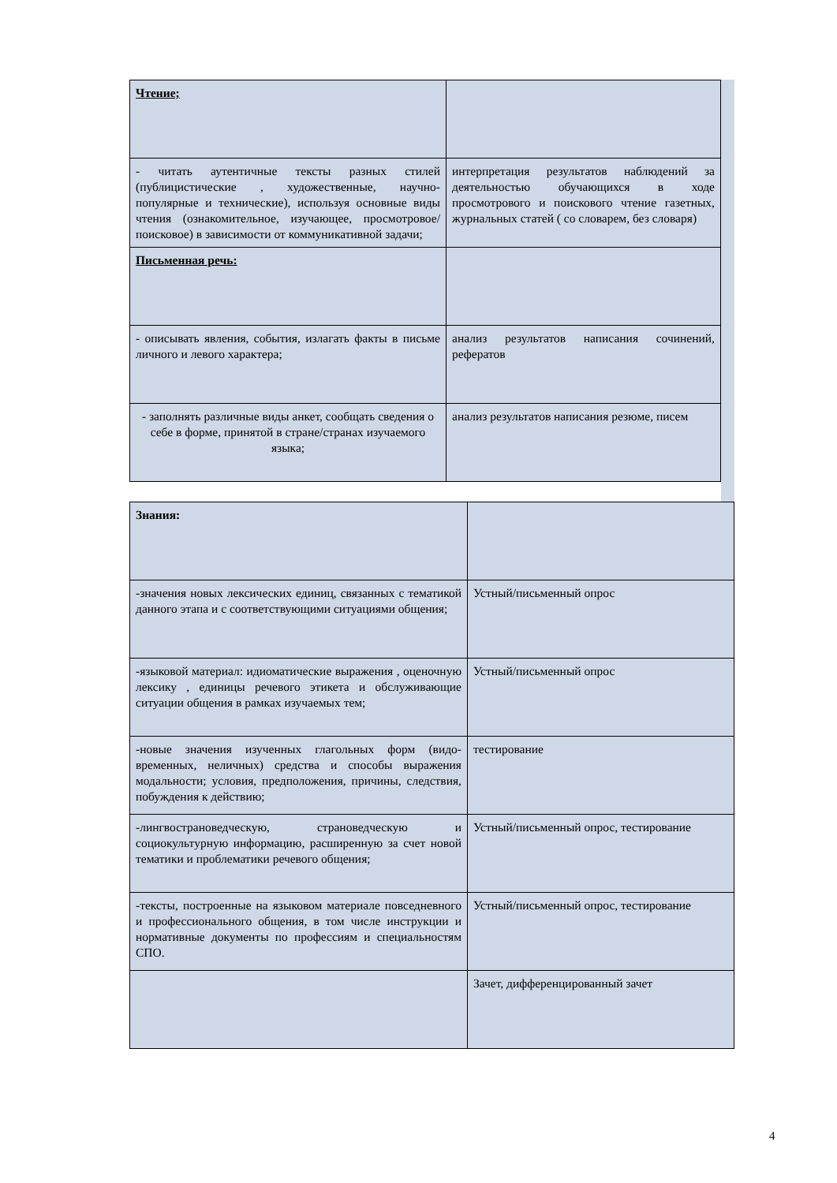| Чтение; | |
| - читать аутентичные тексты разных стилей (публицистические , художественные, научно-популярные и технические), используя основные виды чтения (ознакомительное, изучающее, просмотровое/поисковое) в зависимости от коммуникативной задачи; | интерпретация результатов наблюдений за деятельностью обучающихся в ходе просмотрового и поискового чтение газетных, журнальных статей ( со словарем, без словаря) |
| Письменная речь: | |
| - описывать явления, события, излагать факты в письме личного и левого характера; | анализ результатов написания сочинений, рефератов |
| - заполнять различные виды анкет, сообщать сведения о себе в форме, принятой в стране/странах изучаемого языка; | анализ результатов написания резюме, писем |
| Знания: | |
| -значения новых лексических единиц, связанных с тематикой данного этапа и с соответствующими ситуациями общения; | Устный/письменный опрос |
| -языковой материал: идиоматические выражения , оценочную лексику , единицы речевого этикета и обслуживающие ситуации общения в рамках изучаемых тем; | Устный/письменный опрос |
| -новые значения изученных глагольных форм (видо-временных, неличных) средства и способы выражения модальности; условия, предположения, причины, следствия, побуждения к действию; | тестирование |
| -лингвострановедческую, страноведческую и социокультурную информацию, расширенную за счет новой тематики и проблематики речевого общения; | Устный/письменный опрос, тестирование |
| -тексты, построенные на языковом материале повседневного и профессионального общения, в том числе инструкции и нормативные документы по профессиям и специальностям СПО. | Устный/письменный опрос, тестирование |
| | Зачет, дифференцированный зачет |
4